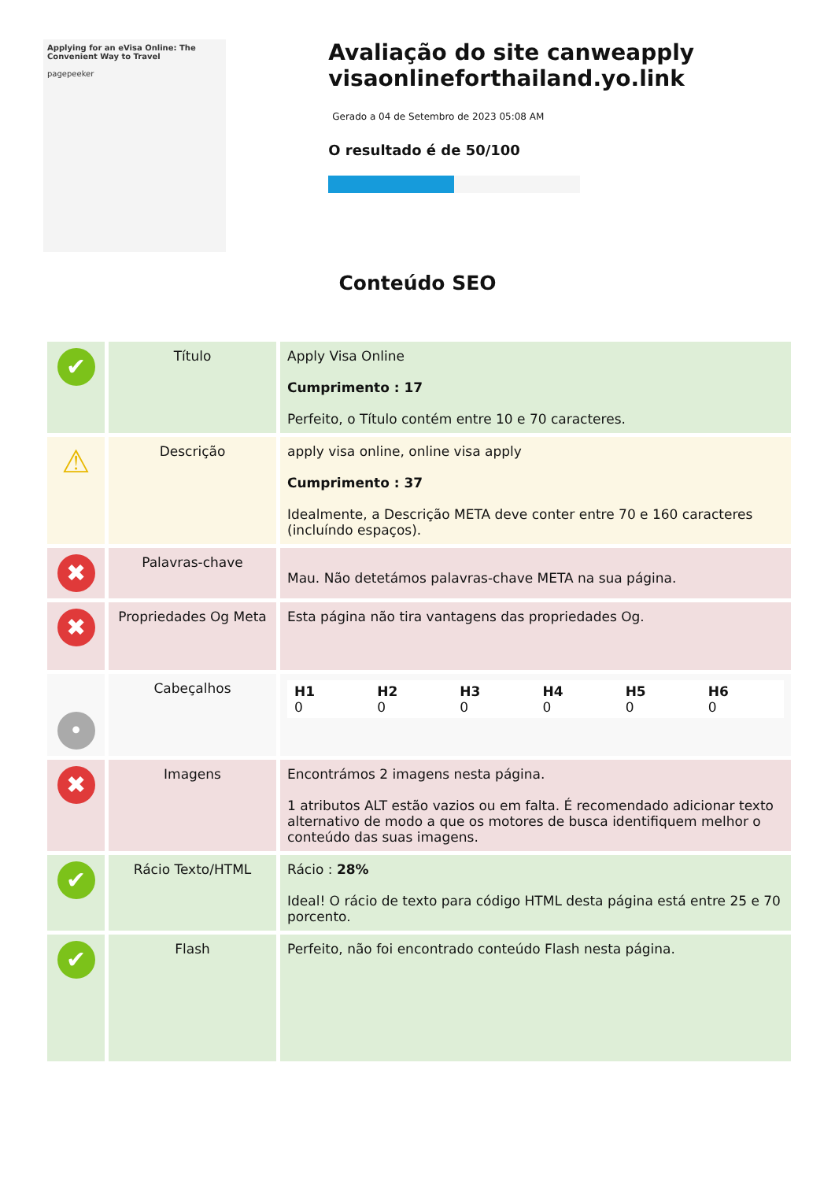Applying for an eVisa Online: The Convenient Way to Travel
pagepeeker
Avaliação do site canweapply visaonlineforthailand.yo.link
Gerado a 04 de Setembro de 2023 05:08 AM
O resultado é de 50/100
Conteúdo SEO
| ✔ | Título | Apply Visa Online Cumprimento : 17 Perfeito, o Título contém entre 10 e 70 caracteres. |
| ⚠ | Descrição | apply visa online, online visa apply Cumprimento : 37 Idealmente, a Descrição META deve conter entre 70 e 160 caracteres (incluíndo espaços). |
| ✖ | Palavras-chave | Mau. Não detetámos palavras-chave META na sua página. |
| ✖ | Propriedades Og Meta | Esta página não tira vantagens das propriedades Og. |
| • | Cabeçalhos | / H1 0 / H2 0 / H3 0 / H4 0 / H5 0 / H6 0 / |
| ✖ | Imagens | Encontrámos 2 imagens nesta página. 1 atributos ALT estão vazios ou em falta. É recomendado adicionar texto alternativo de modo a que os motores de busca identifiquem melhor o conteúdo das suas imagens. |
| ✔ | Rácio Texto/HTML | Rácio : 28% Ideal! O rácio de texto para código HTML desta página está entre 25 e 70 porcento. |
| ✔ | Flash | Perfeito, não foi encontrado conteúdo Flash nesta página. |